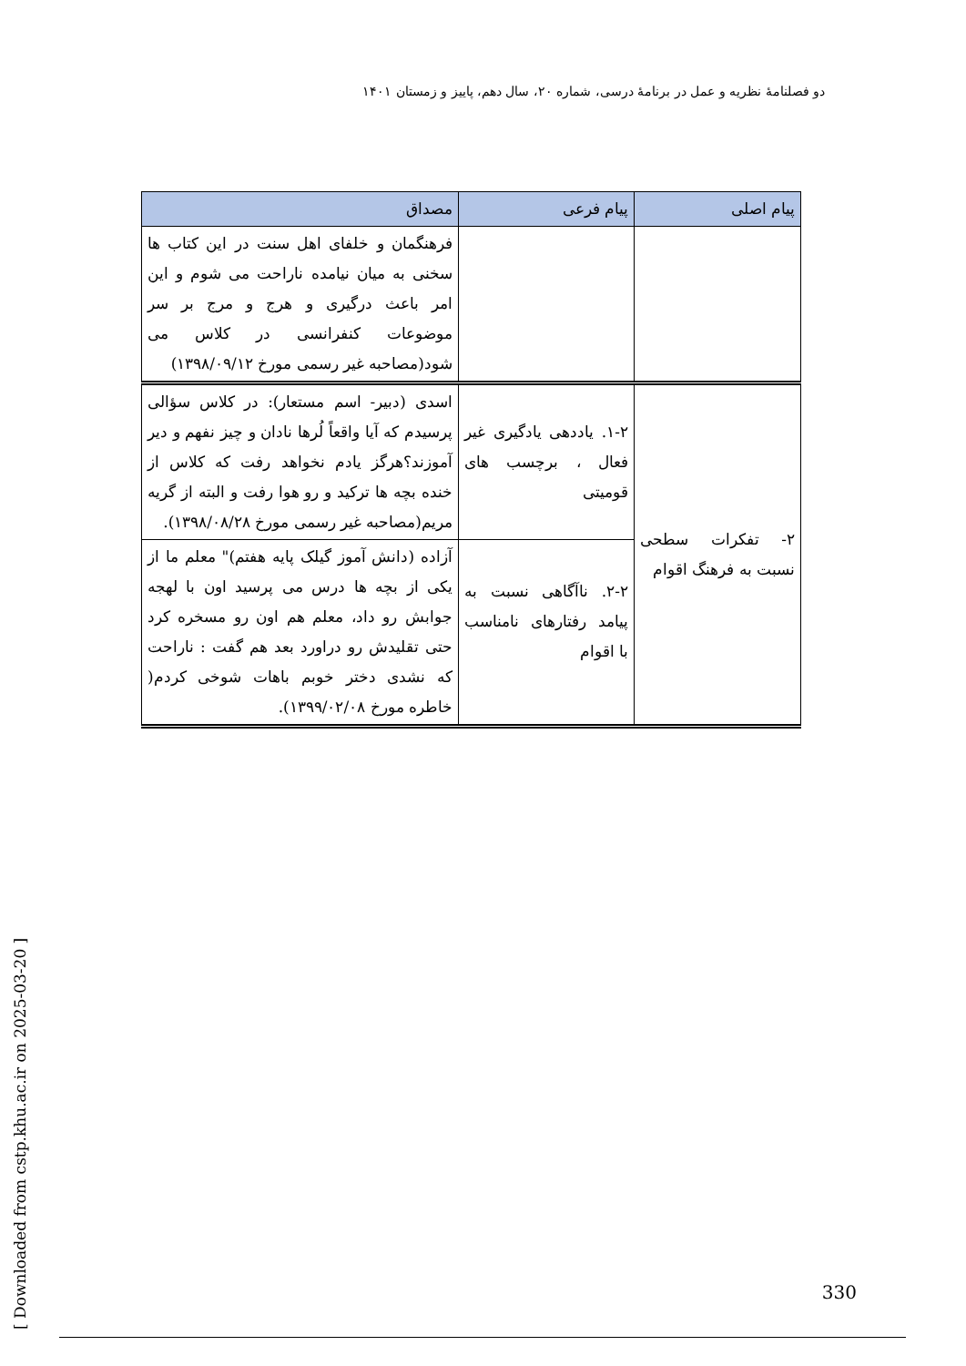دو فصلنامهٔ نظریه و عمل در برنامهٔ درسی، شماره ۲۰، سال دهم، پاییز و زمستان ۱۴۰۱
[ Downloaded from cstp.khu.ac.ir on 2025-03-20 ]
| پیام اصلی | پیام فرعی | مصداق |
| --- | --- | --- |
| | | فرهنگمان و خلفای اهل سنت در این کتاب ها سخنی به میان نیامده ناراحت می شوم و این امر باعث درگیری و هرج و مرج بر سر موضوعات کنفرانسی در کلاس می شود(مصاحبه غیر رسمی مورخ ۱۳۹۸/۰۹/۱۲) |
| ۲- تفکرات سطحی نسبت به فرهنگ اقوام | ۱-۲. یاددهی یادگیری غیر فعال ، برچسب های قومیتی | اسدی (دبیر- اسم مستعار): در کلاس سؤالی پرسیدم که آیا واقعاً لُرها نادان و چیز نفهم و دیر آموزند؟هرگز یادم نخواهد رفت که کلاس از خنده بچه ها ترکید و رو هوا رفت و البته از گریه مریم(مصاحبه غیر رسمی مورخ ۱۳۹۸/۰۸/۲۸). |
| | ۲-۲. ناآگاهی نسبت به پیامد رفتارهای نامناسب با اقوام | آزاده (دانش آموز گیلک پایه هفتم)" معلم ما از یکی از بچه ها درس می پرسید اون با لهجه جوابش رو داد، معلم هم اون رو مسخره کرد حتی تقلیدش رو دراورد بعد هم گفت : ناراحت که نشدی دختر خوبم باهات شوخی کردم( خاطره مورخ ۱۳۹۹/۰۲/۰۸). |
330